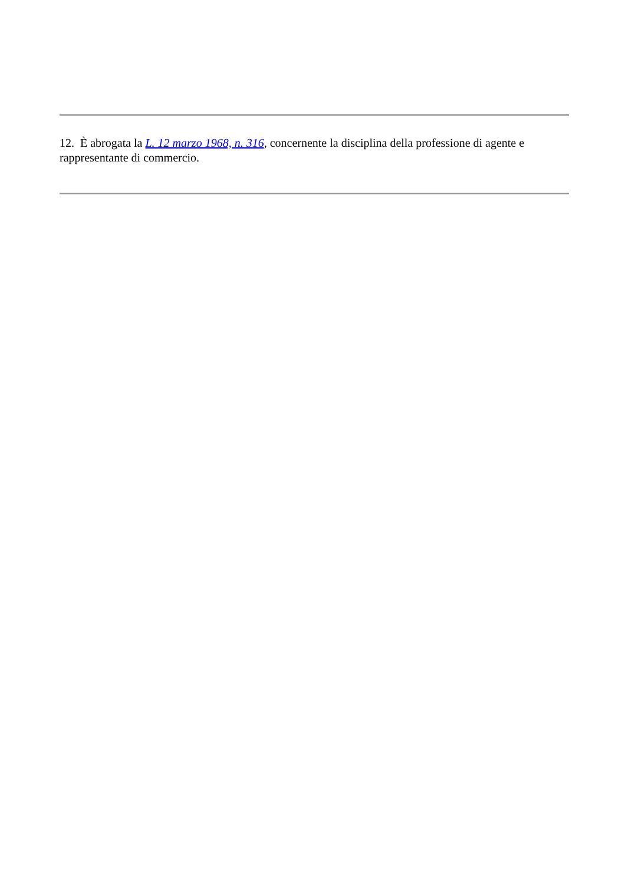12. È abrogata la L. 12 marzo 1968, n. 316, concernente la disciplina della professione di agente e rappresentante di commercio.